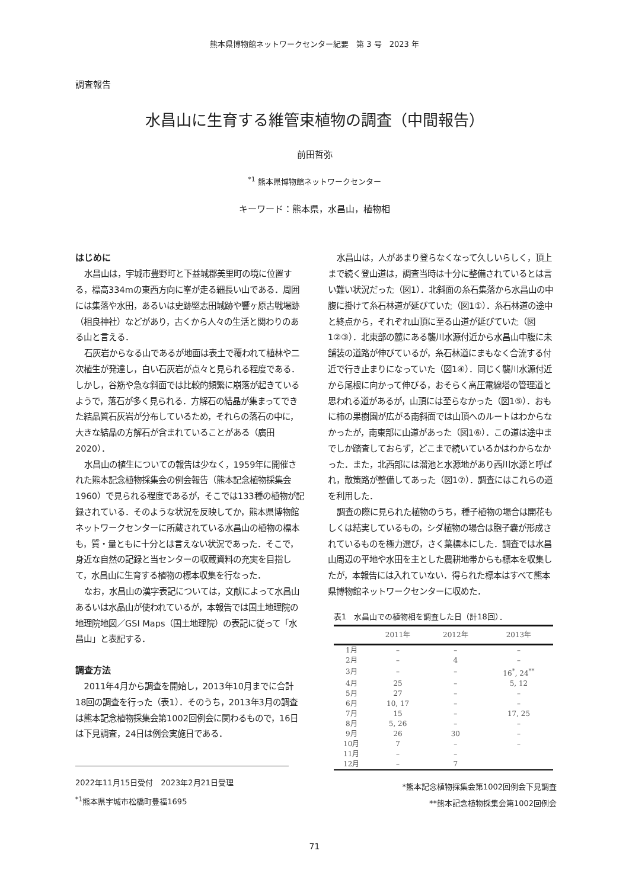熊本県博物館ネットワークセンター紀要　第 3 号　2023 年
調査報告
水昌山に生育する維管束植物の調査（中間報告）
前田哲弥
<sup>*1</sup> 熊本県博物館ネットワークセンター
キーワード：熊本県，水昌山，植物相
はじめに
水昌山は，宇城市豊野町と下益城郡美里町の境に位置する，標高334mの東西方向に峯が走る細長い山である．周囲には集落や水田，あるいは史跡堅志田城跡や響ヶ原古戦場跡（相良神社）などがあり，古くから人々の生活と関わりのある山と言える．
石灰岩からなる山であるが地面は表土で覆われて植林や二次植生が発達し，白い石灰岩が点々と見られる程度である．しかし，谷筋や急な斜面では比較的頻繁に崩落が起きているようで，落石が多く見られる．方解石の結晶が集まってできた結晶質石灰岩が分布しているため，それらの落石の中に，大きな結晶の方解石が含まれていることがある（廣田 2020）．
水昌山の植生についての報告は少なく，1959年に開催された熊本記念植物採集会の例会報告（熊本記念植物採集会 1960）で見られる程度であるが，そこでは133種の植物が記録されている．そのような状況を反映してか，熊本県博物館ネットワークセンターに所蔵されている水昌山の植物の標本も，質・量ともに十分とは言えない状況であった．そこで，身近な自然の記録と当センターの収蔵資料の充実を目指して，水昌山に生育する植物の標本収集を行なった．
なお，水昌山の漢字表記については，文献によって水昌山あるいは水晶山が使われているが，本報告では国土地理院の地理院地図／GSI Maps（国土地理院）の表記に従って「水昌山」と表記する．
調査方法
2011年4月から調査を開始し，2013年10月までに合計18回の調査を行った（表1）．そのうち，2013年3月の調査は熊本記念植物採集会第1002回例会に関わるもので，16日は下見調査，24日は例会実施日である．
2022年11月15日受付　2023年2月21日受理
<sup>*1</sup>熊本県宇城市松橋町豊福1695
水昌山は，人があまり登らなくなって久しいらしく，頂上まで続く登山道は，調査当時は十分に整備されているとは言い難い状況だった（図1）．北斜面の糸石集落から水昌山の中腹に掛けて糸石林道が延びていた（図1①）．糸石林道の途中と終点から，それぞれ山頂に至る山道が延びていた（図1②③）．北東部の麓にある襲川水源付近から水昌山中腹に未舗装の道路が伸びているが，糸石林道にまもなく合流する付近で行き止まりになっていた（図1④）．同じく襲川水源付近から尾根に向かって伸びる，おそらく高圧電線塔の管理道と思われる道があるが，山頂には至らなかった（図1⑤）．おもに柿の果樹園が広がる南斜面では山頂へのルートはわからなかったが，南東部に山道があった（図1⑥）．この道は途中までしか踏査しておらず，どこまで続いているかはわからなかった．また，北西部には溜池と水源地があり西川水源と呼ばれ，散策路が整備してあった（図1⑦）．調査にはこれらの道を利用した．
調査の際に見られた植物のうち，種子植物の場合は開花もしくは結実しているもの，シダ植物の場合は胞子嚢が形成されているものを極力選び，さく葉標本にした．調査では水昌山周辺の平地や水田を主とした農耕地帯からも標本を収集したが，本報告には入れていない．得られた標本はすべて熊本県博物館ネットワークセンターに収めた．
表1　水昌山での植物相を調査した日（計18回）．
| | 2011年 | 2012年 | 2013年 |
| --- | --- | --- | --- |
| 1月 | – | – | – |
| 2月 | – | 4 | – |
| 3月 | – | – | 16<sup>*</sup>, 24<sup>**</sup> |
| 4月 | 25 | – | 5, 12 |
| 5月 | 27 | – | – |
| 6月 | 10, 17 | – | – |
| 7月 | 15 | – | 17, 25 |
| 8月 | 5, 26 | – | – |
| 9月 | 26 | 30 | – |
| 10月 | 7 | – | – |
| 11月 | – | – | |
| 12月 | – | 7 | |
*熊本記念植物採集会第1002回例会下見調査
**熊本記念植物採集会第1002回例会
71